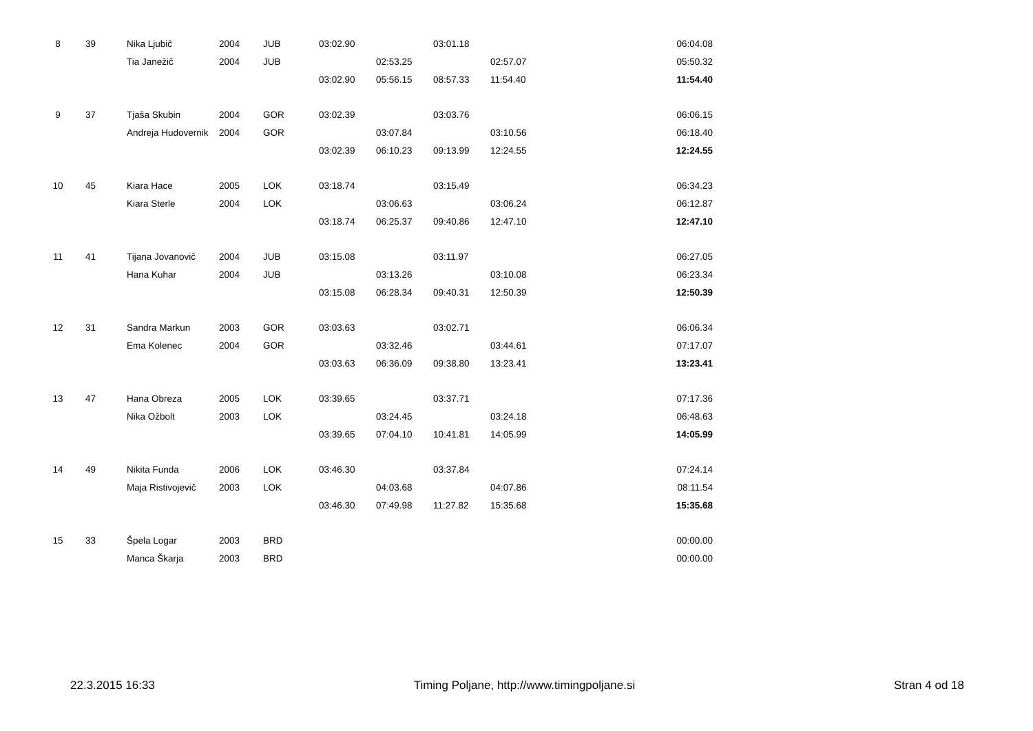| 8 | 39 | Nika Ljubič | 2004 | JUB | 03:02.90 | | 03:01.18 | | | 06:04.08 |
| | | Tia Janežič | 2004 | JUB | | 02:53.25 | | 02:57.07 | | 05:50.32 |
| | | | | | 03:02.90 | 05:56.15 | 08:57.33 | 11:54.40 | | 11:54.40 |
| 9 | 37 | Tjaša Skubin | 2004 | GOR | 03:02.39 | | 03:03.76 | | | 06:06.15 |
| | | Andreja Hudovernik | 2004 | GOR | | 03:07.84 | | 03:10.56 | | 06:18.40 |
| | | | | | 03:02.39 | 06:10.23 | 09:13.99 | 12:24.55 | | 12:24.55 |
| 10 | 45 | Kiara Hace | 2005 | LOK | 03:18.74 | | 03:15.49 | | | 06:34.23 |
| | | Kiara Sterle | 2004 | LOK | | 03:06.63 | | 03:06.24 | | 06:12.87 |
| | | | | | 03:18.74 | 06:25.37 | 09:40.86 | 12:47.10 | | 12:47.10 |
| 11 | 41 | Tijana Jovanovič | 2004 | JUB | 03:15.08 | | 03:11.97 | | | 06:27.05 |
| | | Hana Kuhar | 2004 | JUB | | 03:13.26 | | 03:10.08 | | 06:23.34 |
| | | | | | 03:15.08 | 06:28.34 | 09:40.31 | 12:50.39 | | 12:50.39 |
| 12 | 31 | Sandra Markun | 2003 | GOR | 03:03.63 | | 03:02.71 | | | 06:06.34 |
| | | Ema Kolenec | 2004 | GOR | | 03:32.46 | | 03:44.61 | | 07:17.07 |
| | | | | | 03:03.63 | 06:36.09 | 09:38.80 | 13:23.41 | | 13:23.41 |
| 13 | 47 | Hana Obreza | 2005 | LOK | 03:39.65 | | 03:37.71 | | | 07:17.36 |
| | | Nika Ožbolt | 2003 | LOK | | 03:24.45 | | 03:24.18 | | 06:48.63 |
| | | | | | 03:39.65 | 07:04.10 | 10:41.81 | 14:05.99 | | 14:05.99 |
| 14 | 49 | Nikita Funda | 2006 | LOK | 03:46.30 | | 03:37.84 | | | 07:24.14 |
| | | Maja Ristivojevič | 2003 | LOK | | 04:03.68 | | 04:07.86 | | 08:11.54 |
| | | | | | 03:46.30 | 07:49.98 | 11:27.82 | 15:35.68 | | 15:35.68 |
| 15 | 33 | Špela Logar | 2003 | BRD | | | | | | 00:00.00 |
| | | Manca Škarja | 2003 | BRD | | | | | | 00:00.00 |
22.3.2015 16:33 Timing Poljane, http://www.timingpoljane.si Stran 4 od 18